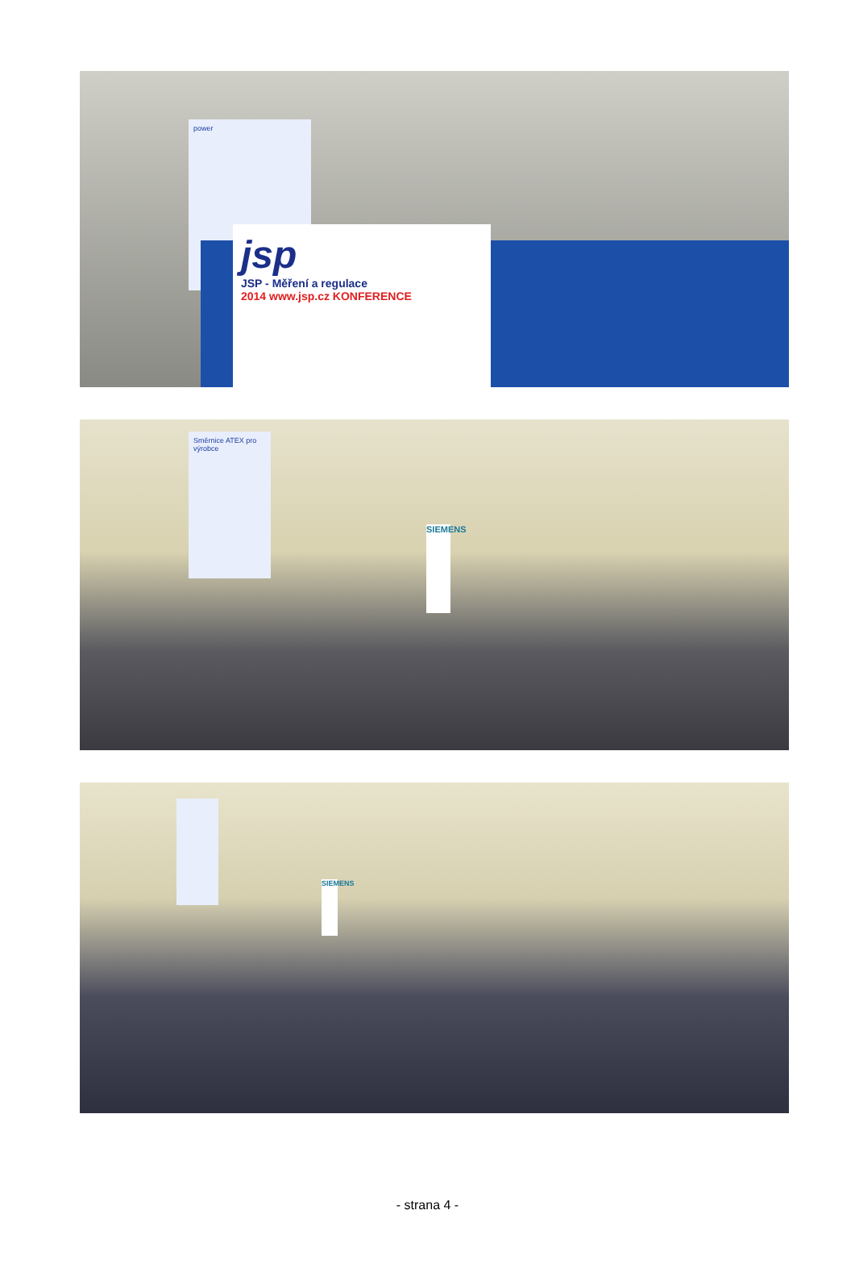power
jsp
JSP - Měření a regulace
2014 www.jsp.cz KONFERENCE
Směrnice ATEX pro výrobce
SIEMENS
SIEMENS
- strana 4 -